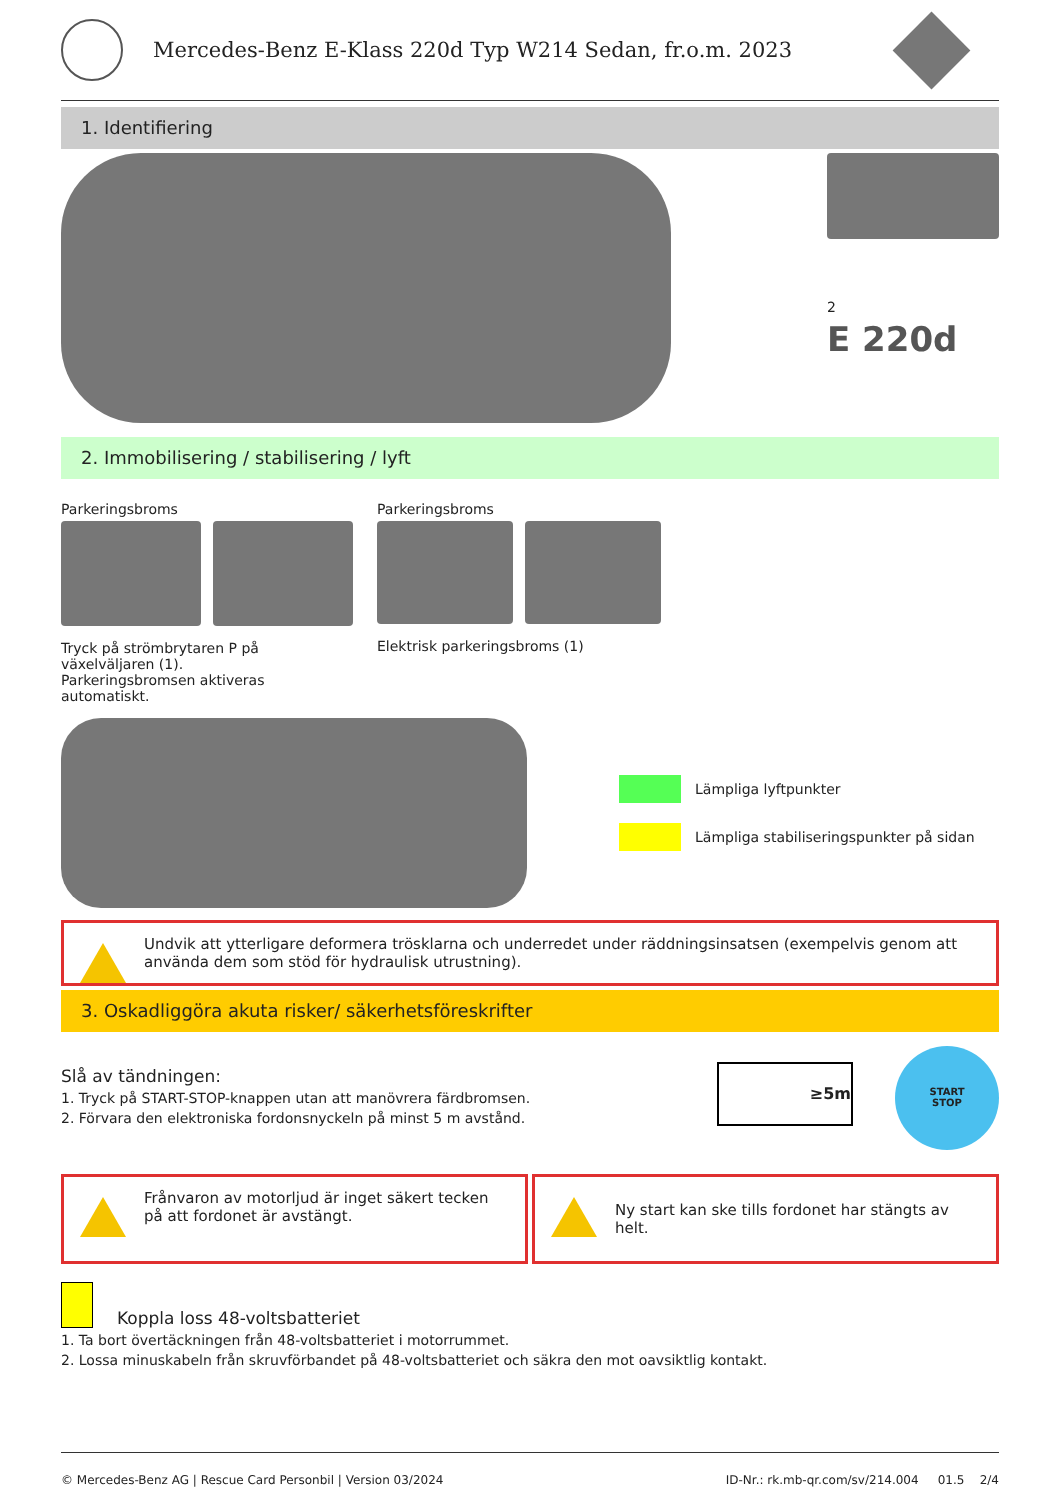Mercedes-Benz E-Klass 220d Typ W214 Sedan, fr.o.m. 2023
1. Identifiering
2
E 220d
2. Immobilisering / stabilisering / lyft
Parkeringsbroms
Tryck på strömbrytaren P på växelväljaren (1).
Parkeringsbromsen aktiveras automatiskt.
Parkeringsbroms
Elektrisk parkeringsbroms (1)
Lämpliga lyftpunkter
Lämpliga stabiliseringspunkter på sidan
Undvik att ytterligare deformera trösklarna och underredet under räddningsinsatsen (exempelvis genom att använda dem som stöd för hydraulisk utrustning).
3. Oskadliggöra akuta risker/ säkerhetsföreskrifter
Slå av tändningen:
1. Tryck på START-STOP-knappen utan att manövrera färdbromsen.
2. Förvara den elektroniska fordonsnyckeln på minst 5 m avstånd.
≥5m
START
STOP
Frånvaron av motorljud är inget säkert tecken på att fordonet är avstängt.
Ny start kan ske tills fordonet har stängts av helt.
Koppla loss 48-voltsbatteriet
1. Ta bort övertäckningen från 48-voltsbatteriet i motorrummet.
2. Lossa minuskabeln från skruvförbandet på 48-voltsbatteriet och säkra den mot oavsiktlig kontakt.
© Mercedes-Benz AG | Rescue Card Personbil | Version 03/2024 ID-Nr.: rk.mb-qr.com/sv/214.004 01.5 2/4